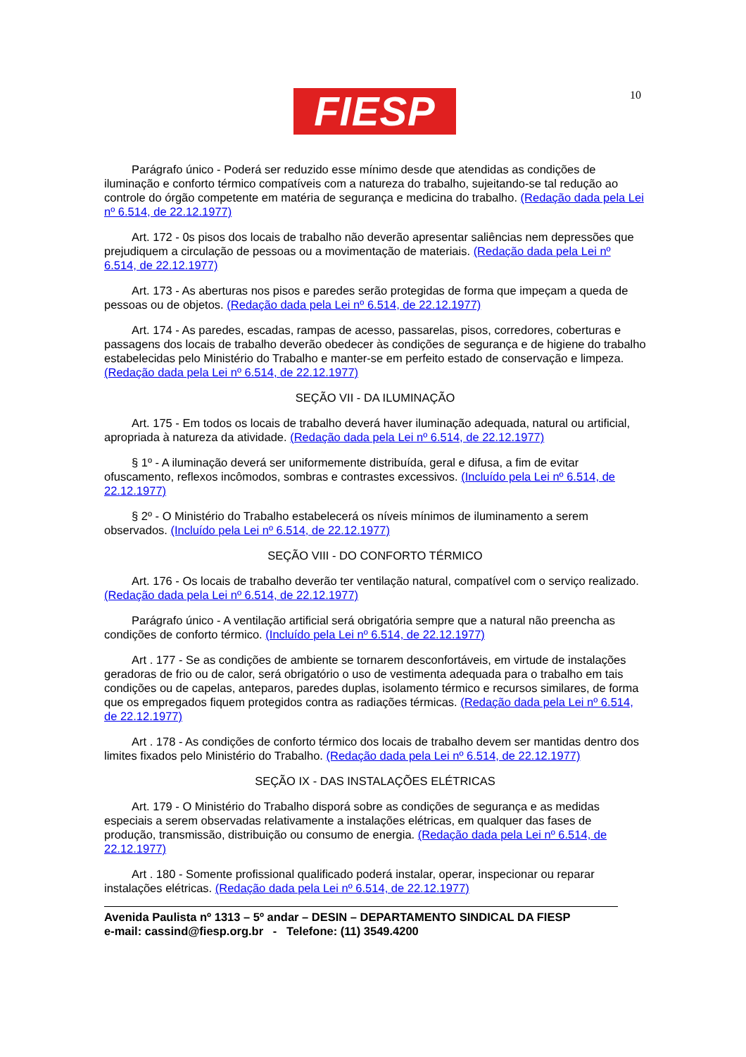FIESP 10
Parágrafo único - Poderá ser reduzido esse mínimo desde que atendidas as condições de iluminação e conforto térmico compatíveis com a natureza do trabalho, sujeitando-se tal redução ao controle do órgão competente em matéria de segurança e medicina do trabalho. (Redação dada pela Lei nº 6.514, de 22.12.1977)
Art. 172 - 0s pisos dos locais de trabalho não deverão apresentar saliências nem depressões que prejudiquem a circulação de pessoas ou a movimentação de materiais. (Redação dada pela Lei nº 6.514, de 22.12.1977)
Art. 173 - As aberturas nos pisos e paredes serão protegidas de forma que impeçam a queda de pessoas ou de objetos. (Redação dada pela Lei nº 6.514, de 22.12.1977)
Art. 174 - As paredes, escadas, rampas de acesso, passarelas, pisos, corredores, coberturas e passagens dos locais de trabalho deverão obedecer às condições de segurança e de higiene do trabalho estabelecidas pelo Ministério do Trabalho e manter-se em perfeito estado de conservação e limpeza. (Redação dada pela Lei nº 6.514, de 22.12.1977)
SEÇÃO VII - DA ILUMINAÇÃO
Art. 175 - Em todos os locais de trabalho deverá haver iluminação adequada, natural ou artificial, apropriada à natureza da atividade. (Redação dada pela Lei nº 6.514, de 22.12.1977)
§ 1º - A iluminação deverá ser uniformemente distribuída, geral e difusa, a fim de evitar ofuscamento, reflexos incômodos, sombras e contrastes excessivos. (Incluído pela Lei nº 6.514, de 22.12.1977)
§ 2º - O Ministério do Trabalho estabelecerá os níveis mínimos de iluminamento a serem observados. (Incluído pela Lei nº 6.514, de 22.12.1977)
SEÇÃO VIII - DO CONFORTO TÉRMICO
Art. 176 - Os locais de trabalho deverão ter ventilação natural, compatível com o serviço realizado. (Redação dada pela Lei nº 6.514, de 22.12.1977)
Parágrafo único - A ventilação artificial será obrigatória sempre que a natural não preencha as condições de conforto térmico. (Incluído pela Lei nº 6.514, de 22.12.1977)
Art . 177 - Se as condições de ambiente se tornarem desconfortáveis, em virtude de instalações geradoras de frio ou de calor, será obrigatório o uso de vestimenta adequada para o trabalho em tais condições ou de capelas, anteparos, paredes duplas, isolamento térmico e recursos similares, de forma que os empregados fiquem protegidos contra as radiações térmicas. (Redação dada pela Lei nº 6.514, de 22.12.1977)
Art . 178 - As condições de conforto térmico dos locais de trabalho devem ser mantidas dentro dos limites fixados pelo Ministério do Trabalho. (Redação dada pela Lei nº 6.514, de 22.12.1977)
SEÇÃO IX - DAS INSTALAÇÕES ELÉTRICAS
Art. 179 - O Ministério do Trabalho disporá sobre as condições de segurança e as medidas especiais a serem observadas relativamente a instalações elétricas, em qualquer das fases de produção, transmissão, distribuição ou consumo de energia. (Redação dada pela Lei nº 6.514, de 22.12.1977)
Art . 180 - Somente profissional qualificado poderá instalar, operar, inspecionar ou reparar instalações elétricas. (Redação dada pela Lei nº 6.514, de 22.12.1977)
Avenida Paulista nº 1313 – 5º andar – DESIN – DEPARTAMENTO SINDICAL DA FIESP
e-mail: cassind@fiesp.org.br - Telefone: (11) 3549.4200